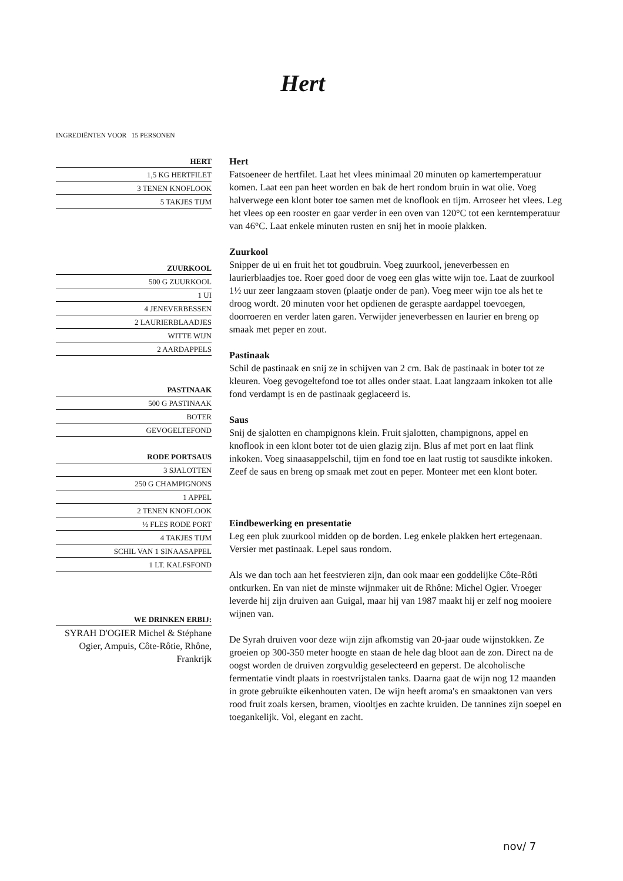Hert
INGREDIËNTEN VOOR 15 PERSONEN
HERT
1,5 KG HERTFILET
3 TENEN KNOFLOOK
5 TAKJES TIJM
ZUURKOOL
500 G ZUURKOOL
1 UI
4 JENEVERBESSEN
2 LAURIERBLAADJES
WITTE WIJN
2 AARDAPPELS
PASTINAAK
500 G PASTINAAK
BOTER
GEVOGELTEFOND
RODE PORTSAUS
3 SJALOTTEN
250 G CHAMPIGNONS
1 APPEL
2 TENEN KNOFLOOK
½ FLES RODE PORT
4 TAKJES TIJM
SCHIL VAN 1 SINAASAPPEL
1 LT. KALFSFOND
WE DRINKEN ERBIJ:
SYRAH D'OGIER Michel & Stéphane Ogier, Ampuis, Côte-Rôtie, Rhône, Frankrijk
Hert
Fatsoeneer de hertfilet. Laat het vlees minimaal 20 minuten op kamertemperatuur komen. Laat een pan heet worden en bak de hert rondom bruin in wat olie. Voeg halverwege een klont boter toe samen met de knoflook en tijm. Arroseer het vlees. Leg het vlees op een rooster en gaar verder in een oven van 120°C tot een kerntemperatuur van 46°C. Laat enkele minuten rusten en snij het in mooie plakken.
Zuurkool
Snipper de ui en fruit het tot goudbruin. Voeg zuurkool, jeneverbessen en laurierblaadjes toe. Roer goed door de voeg een glas witte wijn toe. Laat de zuurkool 1½ uur zeer langzaam stoven (plaatje onder de pan). Voeg meer wijn toe als het te droog wordt. 20 minuten voor het opdienen de geraspte aardappel toevoegen, doorroeren en verder laten garen. Verwijder jeneverbessen en laurier en breng op smaak met peper en zout.
Pastinaak
Schil de pastinaak en snij ze in schijven van 2 cm. Bak de pastinaak in boter tot ze kleuren. Voeg gevogeltefond toe tot alles onder staat. Laat langzaam inkoken tot alle fond verdampt is en de pastinaak geglaceerd is.
Saus
Snij de sjalotten en champignons klein. Fruit sjalotten, champignons, appel en knoflook in een klont boter tot de uien glazig zijn. Blus af met port en laat flink inkoken. Voeg sinaasappelschil, tijm en fond toe en laat rustig tot sausdikte inkoken. Zeef de saus en breng op smaak met zout en peper. Monteer met een klont boter.
Eindbewerking en presentatie
Leg een pluk zuurkool midden op de borden. Leg enkele plakken hert ertegenaan. Versier met pastinaak. Lepel saus rondom.
Als we dan toch aan het feestvieren zijn, dan ook maar een goddelijke Côte-Rôti ontkurken. En van niet de minste wijnmaker uit de Rhône: Michel Ogier. Vroeger leverde hij zijn druiven aan Guigal, maar hij van 1987 maakt hij er zelf nog mooiere wijnen van.
De Syrah druiven voor deze wijn zijn afkomstig van 20-jaar oude wijnstokken. Ze groeien op 300-350 meter hoogte en staan de hele dag bloot aan de zon. Direct na de oogst worden de druiven zorgvuldig geselecteerd en geperst. De alcoholische fermentatie vindt plaats in roestvrijstalen tanks. Daarna gaat de wijn nog 12 maanden in grote gebruikte eikenhouten vaten. De wijn heeft aroma's en smaaktonen van vers rood fruit zoals kersen, bramen, viooltjes en zachte kruiden. De tannines zijn soepel en toegankelijk. Vol, elegant en zacht.
nov/ 7